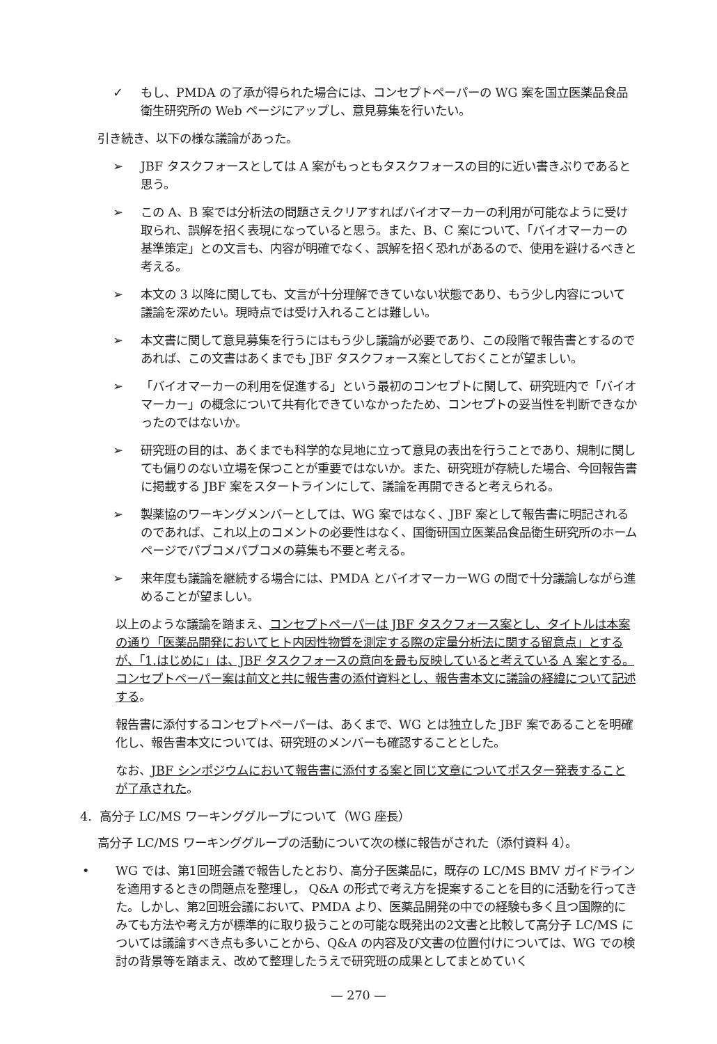✓ もし、PMDA の了承が得られた場合には、コンセプトペーパーの WG 案を国立医薬品食品衛生研究所の Web ページにアップし、意見募集を行いたい。
引き続き、以下の様な議論があった。
➢ JBF タスクフォースとしては A 案がもっともタスクフォースの目的に近い書きぶりであると思う。
➢ この A、B 案では分析法の問題さえクリアすればバイオマーカーの利用が可能なように受け取られ、誤解を招く表現になっていると思う。また、B、C 案について、「バイオマーカーの基準策定」との文言も、内容が明確でなく、誤解を招く恐れがあるので、使用を避けるべきと考える。
➢ 本文の 3 以降に関しても、文言が十分理解できていない状態であり、もう少し内容について議論を深めたい。現時点では受け入れることは難しい。
➢ 本文書に関して意見募集を行うにはもう少し議論が必要であり、この段階で報告書とするのであれば、この文書はあくまでも JBF タスクフォース案としておくことが望ましい。
➢ 「バイオマーカーの利用を促進する」という最初のコンセプトに関して、研究班内で「バイオマーカー」の概念について共有化できていなかったため、コンセプトの妥当性を判断できなかったのではないか。
➢ 研究班の目的は、あくまでも科学的な見地に立って意見の表出を行うことであり、規制に関しても偏りのない立場を保つことが重要ではないか。また、研究班が存続した場合、今回報告書に掲載する JBF 案をスタートラインにして、議論を再開できると考えられる。
➢ 製薬協のワーキングメンバーとしては、WG 案ではなく、JBF 案として報告書に明記されるのであれば、これ以上のコメントの必要性はなく、国衛研国立医薬品食品衛生研究所のホームページでパブコメパブコメの募集も不要と考える。
➢ 来年度も議論を継続する場合には、PMDA とバイオマーカーWG の間で十分議論しながら進めることが望ましい。
以上のような議論を踏まえ、コンセプトペーパーは JBF タスクフォース案とし、タイトルは本案の通り「医薬品開発においてヒト内因性物質を測定する際の定量分析法に関する留意点」とするが、「1.はじめに」は、JBF タスクフォースの意向を最も反映していると考えている A 案とする。コンセプトペーパー案は前文と共に報告書の添付資料とし、報告書本文に議論の経緯について記述する。
報告書に添付するコンセプトペーパーは、あくまで、WG とは独立した JBF 案であることを明確化し、報告書本文については、研究班のメンバーも確認することとした。
なお、JBF シンポジウムにおいて報告書に添付する案と同じ文章についてポスター発表することが了承された。
4. 高分子 LC/MS ワーキンググループについて（WG 座長）
高分子 LC/MS ワーキンググループの活動について次の様に報告がされた（添付資料 4）。
• WG では、第1回班会議で報告したとおり、高分子医薬品に，既存の LC/MS BMV ガイドラインを適用するときの問題点を整理し， Q&A の形式で考え方を提案することを目的に活動を行ってきた。しかし、第2回班会議において、PMDA より、医薬品開発の中での経験も多く且つ国際的にみても方法や考え方が標準的に取り扱うことの可能な既発出の2文書と比較して高分子 LC/MS については議論すべき点も多いことから、Q&A の内容及び文書の位置付けについては、WG での検討の背景等を踏まえ、改めて整理したうえで研究班の成果としてまとめていく
— 270 —